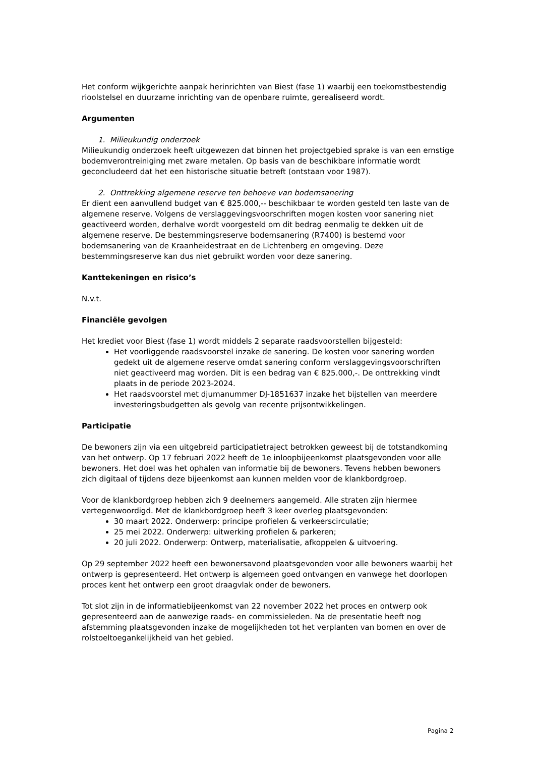Het conform wijkgerichte aanpak herinrichten van Biest (fase 1) waarbij een toekomstbestendig rioolstelsel en duurzame inrichting van de openbare ruimte, gerealiseerd wordt.
Argumenten
1. Milieukundig onderzoek
Milieukundig onderzoek heeft uitgewezen dat binnen het projectgebied sprake is van een ernstige bodemverontreiniging met zware metalen. Op basis van de beschikbare informatie wordt geconcludeerd dat het een historische situatie betreft (ontstaan voor 1987).
2. Onttrekking algemene reserve ten behoeve van bodemsanering
Er dient een aanvullend budget van € 825.000,-- beschikbaar te worden gesteld ten laste van de algemene reserve. Volgens de verslaggevingsvoorschriften mogen kosten voor sanering niet geactiveerd worden, derhalve wordt voorgesteld om dit bedrag eenmalig te dekken uit de algemene reserve. De bestemmingsreserve bodemsanering (R7400) is bestemd voor bodemsanering van de Kraanheidestraat en de Lichtenberg en omgeving. Deze bestemmingsreserve kan dus niet gebruikt worden voor deze sanering.
Kanttekeningen en risico’s
N.v.t.
Financiële gevolgen
Het krediet voor Biest (fase 1) wordt middels 2 separate raadsvoorstellen bijgesteld:
Het voorliggende raadsvoorstel inzake de sanering. De kosten voor sanering worden gedekt uit de algemene reserve omdat sanering conform verslaggevingsvoorschriften niet geactiveerd mag worden. Dit is een bedrag van € 825.000,-. De onttrekking vindt plaats in de periode 2023-2024.
Het raadsvoorstel met djumanummer DJ-1851637 inzake het bijstellen van meerdere investeringsbudgetten als gevolg van recente prijsontwikkelingen.
Participatie
De bewoners zijn via een uitgebreid participatietraject betrokken geweest bij de totstandkoming van het ontwerp. Op 17 februari 2022 heeft de 1e inloopbijeenkomst plaatsgevonden voor alle bewoners. Het doel was het ophalen van informatie bij de bewoners. Tevens hebben bewoners zich digitaal of tijdens deze bijeenkomst aan kunnen melden voor de klankbordgroep.
Voor de klankbordgroep hebben zich 9 deelnemers aangemeld. Alle straten zijn hiermee vertegenwoordigd. Met de klankbordgroep heeft 3 keer overleg plaatsgevonden:
30 maart 2022. Onderwerp: principe profielen & verkeerscirculatie;
25 mei 2022. Onderwerp: uitwerking profielen & parkeren;
20 juli 2022. Onderwerp: Ontwerp, materialisatie, afkoppelen & uitvoering.
Op 29 september 2022 heeft een bewonersavond plaatsgevonden voor alle bewoners waarbij het ontwerp is gepresenteerd. Het ontwerp is algemeen goed ontvangen en vanwege het doorlopen proces kent het ontwerp een groot draagvlak onder de bewoners.
Tot slot zijn in de informatiebijeenkomst van 22 november 2022 het proces en ontwerp ook gepresenteerd aan de aanwezige raads- en commissieleden. Na de presentatie heeft nog afstemming plaatsgevonden inzake de mogelijkheden tot het verplanten van bomen en over de rolstoeltoegankelijkheid van het gebied.
Pagina 2